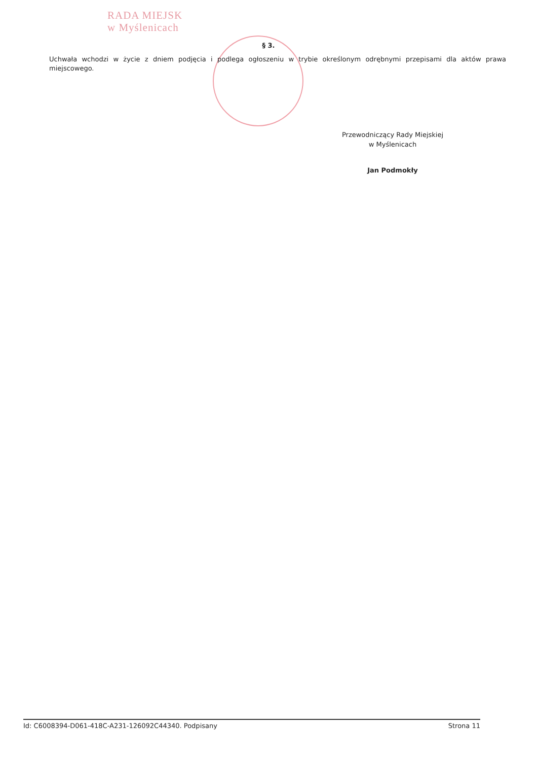RADA MIEJSK
w Myślenicach
§ 3.
Uchwała wchodzi w życie z dniem podjęcia i podlega ogłoszeniu w trybie określonym odrębnymi przepisami dla aktów prawa miejscowego.
Przewodniczący Rady Miejskiej
w Myślenicach
Jan Podmokły
Id: C6008394-D061-418C-A231-126092C44340. Podpisany Strona 11